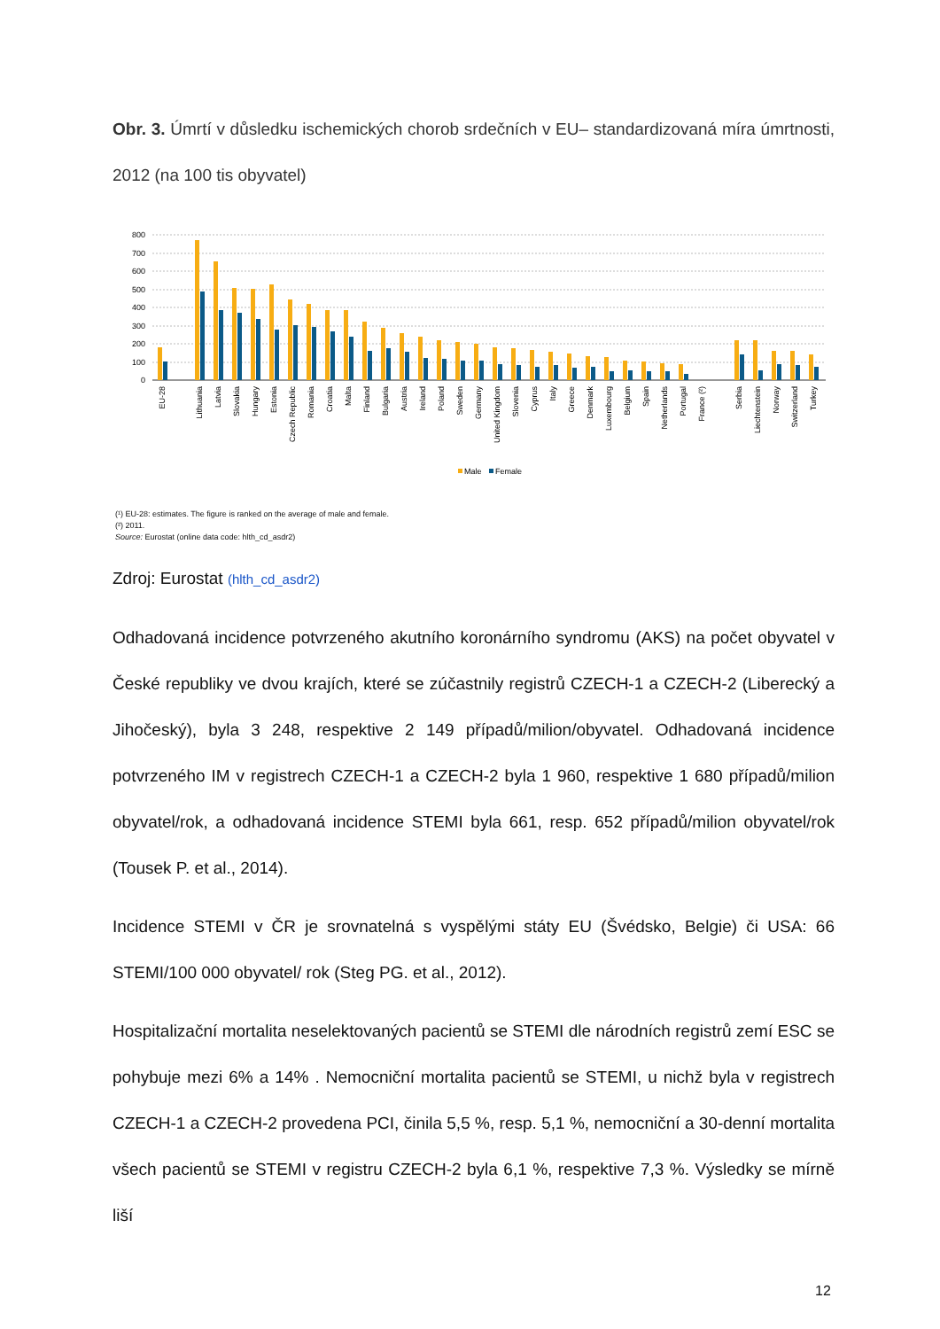Obr. 3. Úmrtí v důsledku ischemických chorob srdečních v EU– standardizovaná míra úmrtnosti, 2012 (na 100 tis obyvatel)
800
700
600
500
400
300
200
100
0
EU-28
Lithuania
Latvia
Slovakia
Hungary
Estonia
Czech Republic
Romania
Croatia
Malta
Finland
Bulgaria
Austria
Ireland
Poland
Sweden
Germany
United Kingdom
Slovenia
Cyprus
Italy
Greece
Denmark
Luxembourg
Belgium
Spain
Netherlands
Portugal
France (²)
Serbia
Liechtenstein
Norway
Switzerland
Turkey
Male
Female
(¹) EU-28: estimates. The figure is ranked on the average of male and female.
(²) 2011.
Source: Eurostat (online data code: hlth_cd_asdr2)
Zdroj: Eurostat (hlth_cd_asdr2)
Odhadovaná incidence potvrzeného akutního koronárního syndromu (AKS) na počet obyvatel v České republiky ve dvou krajích, které se zúčastnily registrů CZECH-1 a CZECH-2 (Liberecký a Jihočeský), byla 3 248, respektive 2 149 případů/milion/obyvatel. Odhadovaná incidence potvrzeného IM v registrech CZECH-1 a CZECH-2 byla 1 960, respektive 1 680 případů/milion obyvatel/rok, a odhadovaná incidence STEMI byla 661, resp. 652 případů/milion obyvatel/rok (Tousek P. et al., 2014).
Incidence STEMI v ČR je srovnatelná s vyspělými státy EU (Švédsko, Belgie) či USA: 66 STEMI/100 000 obyvatel/ rok (Steg PG. et al., 2012).
Hospitalizační mortalita neselektovaných pacientů se STEMI dle národních registrů zemí ESC se pohybuje mezi 6% a 14% . Nemocniční mortalita pacientů se STEMI, u nichž byla v registrech CZECH-1 a CZECH-2 provedena PCI, činila 5,5 %, resp. 5,1 %, nemocniční a 30-denní mortalita všech pacientů se STEMI v registru CZECH-2 byla 6,1 %, respektive 7,3 %. Výsledky se mírně liší
12